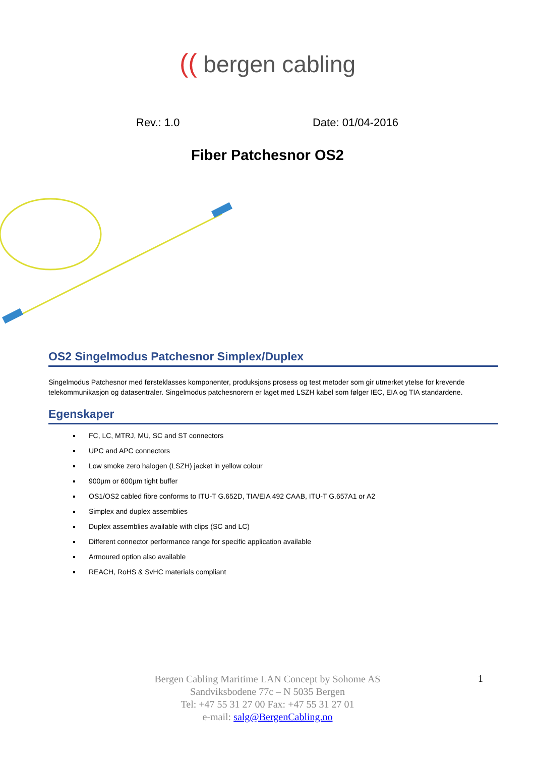(( bergen cabling
Rev.: 1.0 Date: 01/04-2016
Fiber Patchesnor OS2
OS2 Singelmodus Patchesnor Simplex/Duplex
Singelmodus Patchesnor med førsteklasses komponenter, produksjons prosess og test metoder som gir utmerket ytelse for krevende telekommunikasjon og datasentraler. Singelmodus patchesnorern er laget med LSZH kabel som følger IEC, EIA og TIA standardene.
Egenskaper
FC, LC, MTRJ, MU, SC and ST connectors
UPC and APC connectors
Low smoke zero halogen (LSZH) jacket in yellow colour
900µm or 600µm tight buffer
OS1/OS2 cabled fibre conforms to ITU-T G.652D, TIA/EIA 492 CAAB, ITU-T G.657A1 or A2
Simplex and duplex assemblies
Duplex assemblies available with clips (SC and LC)
Different connector performance range for specific application available
Armoured option also available
REACH, RoHS & SvHC materials compliant
Bergen Cabling Maritime LAN Concept by Sohome AS
Sandviksbodene 77c – N 5035 Bergen
Tel: +47 55 31 27 00 Fax: +47 55 31 27 01
e-mail: salg@BergenCabling.no
1